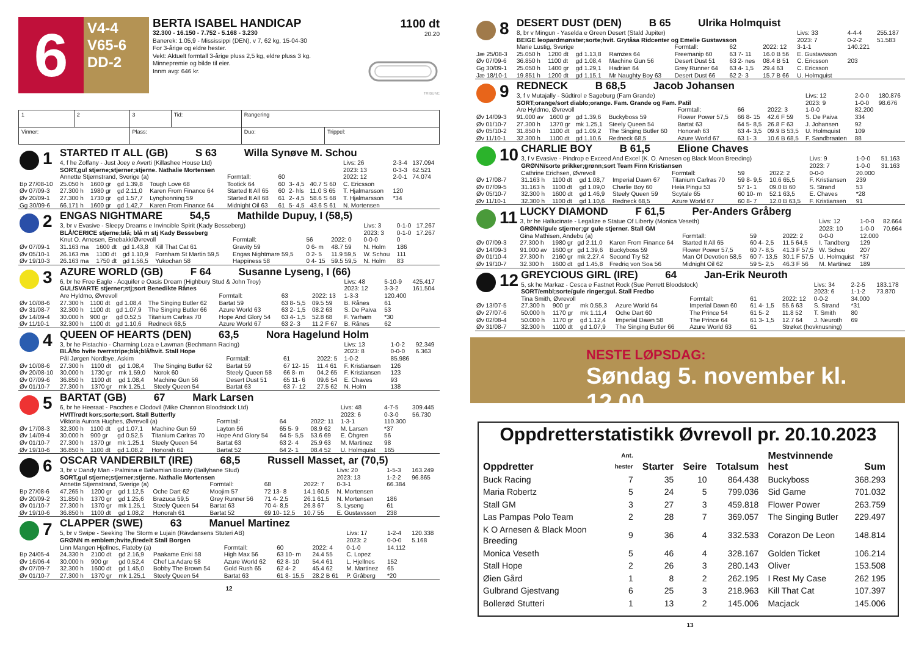6
V4-4
V65-6
DD-2
BERTA ISABEL HANDICAP
32.300 - 16.150 - 7.752 - 5.168 - 3.230
Banerek: 1.05,9 - Mississippi (DEN), v 7, 62 kg, 15-04-30
For 3-årige og eldre hester.
Vekt: Aktuelt formtall 3-årige pluss 2,5 kg, eldre pluss 3 kg.
Minnepremie og bilde til eier.
Innm avg: 646 kr.
1100 dt
20.20
TRIBUNE
| 1 | 2 | 3 | Tid: | Rangering | |
| Vinner: | | Plass: | | Duo: | Trippel: |
| 1 | STARTED IT ALL (GB) S 63 Willa Synøve M. Schou | | | | | | | | | | |
| | 4, f he Zoffany - Just Joey e Averti (Killashee House Ltd) | | | | | | | | Livs: 26 | 2-3-4 | 137.094 |
| | SORT,gul stjerne;stjerner;stjerne. Nathalie Mortensen | | | | | | | | 2023: 13 | 0-3-3 | 62.521 |
| | Annette Stjernstrand, Sverige (a) | | | | Formtall: | 60 | | | 2022: 12 | 2-0-1 | 74.074 |
| Bp 27/08-10 | 25.050 h | 1600 gr | gd 1.39,8 | Tough Love 68 | Tootick 64 | 60 | 3- 4,5 | 40.7 S 60 | C. Ericsson | | |
| Øv 07/09-3 | 27.300 h | 1980 gr | gd 2.11,0 | Karen From Finance 64 | Started It All 65 | 60 | 2- hls | 11.0 S 65 | T. Hjalmarsson | 120 | |
| Øv 20/09-1 | 27.300 h | 1730 gr | gd 1.57,7 | Lynghonning 59 | Started It All 68 | 61 | 2- 4,5 | 58.6 S 68 | T. Hjalmarsson | *34 | |
| Gg 30/09-6 | 66.171 h | 1600 gr | gd 1.42,7 | Karen From Finance 64 | Midnight Oil 63 | 61 | 5- 4,5 | 43.6 S 61 | N. Mortensen | | |
| 2 | ENGAS NIGHTMARE 54,5 Mathilde Dupuy, I (58,5) | | | | | | | | | |
| | 3, br v Evasive - Sleepy Dreams e Invincible Spirit (Kady Besseberg) | | | | | | | Livs: 3 | 0-1-0 | 17.267 |
| | BLÅ/CERICE stjerne;blå; blå m stj Kady Besseberg | | | | | | | 2023: 3 | 0-1-0 | 17.267 |
| | Knut O. Arnesen, Enebakk/Øvrevoll | | | | Formtall: | 56 | 2022: 0 | 0-0-0 | 0 | |
| Øv 07/09-1 | 31.163 ma | 1600 dt | gd 1.43,8 | Kill That Cat 61 | Gravity 59 | 0 6- m | 48.7 59 | N. Holm | 186 | |
| Øv 05/10-1 | 26.163 ma | 1100 dt | gd 1.10,9 | Fornham St Martin 59,5 | Engas Nightmare 59,5 | 0 2- 5 | 11.9 59,5 | W. Schou | 111 | |
| Øv 19/10-3 | 26.163 ma | 1750 dt | gd 1.56,5 | Yukochan 58 | Happiness 58 | 0 4- 15 | 59.5 59,5 | N. Holm | 83 | |
| 3 | AZURE WORLD (GB) F 64 Susanne Lyseng, I (66) | | | | | | | | | |
| | 6, br he Free Eagle - Acquifer e Oasis Dream (Highbury Stud & John Troy) | | | | | | | Livs: 48 | 5-10-9 | 425.417 |
| | GUL/SVARTE stjerner;stj;sort Benedikte Rånes | | | | | | | 2023: 12 | 3-3-2 | 161.504 |
| | Are Hyldmo, Øvrevoll | | | | Formtall: | 63 | 2022: 13 | 1-3-3 | 120.400 | |
| Øv 10/08-6 | 27.300 h | 1100 dt | gd 1.08,4 | The Singing Butler 62 | Bartat 59 | 63 8- 5,5 | 09.5 59 | B. Rånes | 61 | |
| Øv 31/08-7 | 32.300 h | 1100 dt | gd 1.07,9 | The Singing Butler 66 | Azure World 63 | 63 2- 1,5 | 08.2 63 | S. De Paiva | 53 | |
| Øv 14/09-4 | 30.000 h | 900 gr | gd 0.52,5 | Titanium Carlras 70 | Hope And Glory 54 | 63 4- 1,5 | 52.8 68 | F. Yarham | *30 | |
| Øv 11/10-1 | 32.300 h | 1100 dt | gd 1.10,6 | Redneck 68,5 | Azure World 67 | 63 2- 3 | 11.2 F 67 | B. Rånes | 62 | |
| 4 | QUEEN OF HEARTS (DEN) 63,5 Nora Hagelund Holm | | | | | | | | | |
| | 3, br he Pistachio - Charming Loza e Lawman (Bechmann Racing) | | | | | | | Livs: 13 | 1-0-2 | 92.349 |
| | BLÅ/to hvite tverrstripe;blå;blå/hvit. Stall Hope | | | | | | | 2023: 8 | 0-0-0 | 6.363 |
| | Pål Jørgen Nordbye, Askim | | | | Formtall: | 61 | 2022: 5 | 1-0-2 | 85.986 | |
| Øv 10/08-6 | 27.300 h | 1100 dt | gd 1.08,4 | The Singing Butler 62 | Bartat 59 | 67 12- 15 | 11.4 61 | F. Kristiansen | 126 | |
| Øv 20/08-10 | 30.000 h | 1730 gr | mk 1.59,0 | Norok 60 | Steely Queen 58 | 66 8- m | 04.2 65 | F. Kristiansen | 123 | |
| Øv 07/09-6 | 36.850 h | 1100 dt | gd 1.08,4 | Machine Gun 56 | Desert Dust 51 | 65 11- 6 | 09.6 54 | E. Chaves | 93 | |
| Øv 01/10-7 | 27.300 h | 1370 gr | mk 1.25,1 | Steely Queen 54 | Bartat 63 | 63 7- 12 | 27.5 62 | N. Holm | 138 | |
| 5 | BARTAT (GB) 67 Mark Larsen | | | | | | | | | |
| | 6, br he Heeraat - Pacches e Clodovil (Mike Channon Bloodstock Ltd) | | | | | | | Livs: 48 | 4-7-5 | 309.445 |
| | HVIT/rødt kors;sorte;sort. Stall Butterfly | | | | | | | 2023: 6 | 0-3-0 | 56.730 |
| | Viktoria Aurora Hughes, Øvrevoll (a) | | | | Formtall: | 64 | 2022: 11 | 1-3-1 | 110.300 | |
| Øv 17/08-3 | 32.300 h | 1100 dt | gd 1.07,1 | Machine Gun 59 | Layton 56 | 65 5- 9 | 08.9 62 | M. Larsen | *37 | |
| Øv 14/09-4 | 30.000 h | 900 gr | gd 0.52,5 | Titanium Carlras 70 | Hope And Glory 54 | 64 5- 5,5 | 53.6 69 | E. Öhgren | 56 | |
| Øv 01/10-7 | 27.300 h | 1370 gr | mk 1.25,1 | Steely Queen 54 | Bartat 63 | 63 2- 4 | 25.9 63 | M. Martinez | 98 | |
| Øv 19/10-6 | 36.850 h | 1100 dt | gd 1.08,2 | Honorah 61 | Bartat 52 | 64 2- 1 | 08.4 52 | U. Holmquist | 165 | |
| 6 | OSCAR VANDERBILT (IRE) 68,5 Russell Masset, ar (70,5) | | | | | | | | | |
| | 3, br v Dandy Man - Palmina e Bahamian Bounty (Ballyhane Stud) | | | | | | | Livs: 20 | 1-5-3 | 163.249 |
| | SORT,gul stjerne;stjerner;stjerne. Nathalie Mortensen | | | | | | | 2023: 13 | 1-2-2 | 96.865 |
| | Annette Stjernstrand, Sverige (a) | | | | Formtall: | 68 | 2022: 7 | 0-3-1 | 66.384 | |
| Bp 27/08-6 | 47.265 h | 1200 gr | gd 1.12,5 | Oche Dart 62 | Moojim 57 | 72 13- 8 | 14.1 60,5 | N. Mortensen | | |
| Øv 20/09-2 | 31.850 h | 1370 gr | gd 1.25,6 | Brazuca 59,5 | Grey Runner 56 | 71 4- 2,5 | 26.1 61,5 | N. Mortensen | 186 | |
| Øv 01/10-7 | 27.300 h | 1370 gr | mk 1.25,1 | Steely Queen 54 | Bartat 63 | 70 4- 8,5 | 26.8 67 | S. Lyseng | 61 | |
| Øv 19/10-6 | 36.850 h | 1100 dt | gd 1.08,2 | Honorah 61 | Bartat 52 | 69 10- 12,5 | 10.7 55 | E. Gustavsson | 238 | |
| 7 | CLAPPER (SWE) 63 Manuel Martinez | | | | | | | | | |
| | 5, br v Swipe - Seeking The Storm e Lujain (Rävdansens Stuteri AB) | | | | | | | Livs: 17 | 1-2-4 | 120.338 |
| | GRØNN m emblem;hvite,firedelt Stall Borgen | | | | | | | 2023: 2 | 0-0-0 | 5.168 |
| | Linn Mangen Hjellnes, Flateby (a) | | | | Formtall: | 60 | 2022: 4 | 0-1-0 | 14.112 | |
| Bp 24/05-4 | 24.330 h | 2100 dt | gd 2.16,9 | Paakame Enki 58 | High Max 56 | 63 10- m | 24.4 55 | C. Lopez | | |
| Øv 16/06-4 | 30.000 h | 900 gr | gd 0.52,4 | Chef La Adare 58 | Azure World 62 | 62 8- 10 | 54.4 61 | L. Hjellnes | 152 | |
| Øv 07/09-7 | 32.300 h | 1600 dt | gd 1.45,0 | Bobby The Brown 54 | Gold Rush 65 | 62 4- 2 | 45.4 62 | M. Martinez | 65 | |
| Øv 01/10-7 | 27.300 h | 1370 gr | mk 1.25,1 | Steely Queen 54 | Bartat 63 | 61 8- 15,5 | 28.2 B 61 | P. Gråberg | *20 | |
12
| 8 | DESERT DUST (DEN) B 65 Ulrika Holmquist | | | | | | | | | |
| | 8, br v Mingun - Yaselda e Green Desert (Stald Jupiter) | | | | | | | Livs: 33 | 4-4-4 | 255.187 |
| | BEIGE leopardmønster;sorte;hvit. Grytåsa Ridcenter og Emelie Gustavsson | | | | | | | 2023: 7 | 0-2-2 | 51.583 |
| | Marie Lustig, Sverige | | | | Formtall: | 62 | 2022: 12 | 3-1-1 | 140.221 | |
| Jæ 25/08-3 | 25.050 h | 1200 dt | gd 1.13,8 | Ramzes 64 | Freemanip 60 | 63 7- 11 | 16.0 B 56 | E. Gustavsson | | |
| Øv 07/09-6 | 36.850 h | 1100 dt | gd 1.08,4 | Machine Gun 56 | Desert Dust 51 | 63 2- nes | 08.4 B 51 | C. Ericsson | 203 | |
| Gg 30/09-1 | 25.050 h | 1400 gr | gd 1.29,1 | Hadrian 64 | Grey Runner 64 | 63 4- 1,5 | 29.4 63 | C. Ericsson | | |
| Jæ 18/10-1 | 19.851 h | 1200 dt | gd 1.15,1 | Mr Naughty Boy 63 | Desert Dust 66 | 62 2- 3 | 15.7 B 66 | U. Holmquist | | |
| 9 | REDNECK B 68,5 Jacob Johansen | | | | | | | | | |
| | 3, f v Mutajally - Südtirol e Sageburg (Fam Grande) | | | | | | | Livs: 12 | 2-0-0 | 180.876 |
| | SORT;orange/sort diablo;orange. Fam. Grande og Fam. Patil | | | | | | | 2023: 9 | 1-0-0 | 98.676 |
| | Are Hyldmo, Øvrevoll | | | | Formtall: | 66 | 2022: 3 | 1-0-0 | 82.200 | |
| Øv 14/09-3 | 91.000 av | 1600 gr | gd 1.39,6 | Buckyboss 59 | Flower Power 57,5 | 66 8- 15 | 42.6 F 59 | S. De Paiva | 334 | |
| Øv 01/10-7 | 27.300 h | 1370 gr | mk 1.25,1 | Steely Queen 54 | Bartat 63 | 64 5- 8,5 | 26.8 F 63 | J. Johansen | 92 | |
| Øv 05/10-2 | 31.850 h | 1100 dt | gd 1.09,2 | The Singing Butler 60 | Honorah 63 | 63 4- 3,5 | 09.9 B 53,5 | U. Holmquist | 109 | |
| Øv 11/10-1 | 32.300 h | 1100 dt | gd 1.10,6 | Redneck 68,5 | Azure World 67 | 63 1- 3 | 10.6 B 68,5 | F. Sandbraaten | 88 | |
| 10 | CHARLIE BOY B 61,5 Elione Chaves | | | | | | | | | |
| | 3, f v Evasive - Pindrop e Exceed And Excel (K. O. Arnesen og Black Moon Breeding) | | | | | | | Livs: 9 | 1-0-0 | 51.163 |
| | GRØNN/sorte prikker;grønn;sort Team Finn Kristiansen | | | | | | | 2023: 7 | 1-0-0 | 31.163 |
| | Cathrine Erichsen, Øvrevoll | | | | Formtall: | 59 | 2022: 2 | 0-0-0 | 20.000 | |
| Øv 17/08-7 | 31.163 h | 1100 dt | gd 1.08,7 | Imperial Dawn 67 | Titanium Carlras 70 | 59 8- 9,5 | 10.6 65,5 | F. Kristiansen | 239 | |
| Øv 07/09-5 | 31.163 h | 1100 dt | gd 1.09,0 | Charlie Boy 60 | Heia Pingu 53 | 57 1- 1 | 09.0 B 60 | S. Strand | 53 | |
| Øv 05/10-7 | 32.300 h | 1600 dt | gd 1.46,9 | Steely Queen 59 | Scytale 65 | 60 10- m | 52.1 63,5 | E. Chaves | *28 | |
| Øv 11/10-1 | 32.300 h | 1100 dt | gd 1.10,6 | Redneck 68,5 | Azure World 67 | 60 8- 7 | 12.0 B 63,5 | F. Kristiansen | 91 | |
| 11 | LUCKY DIAMOND F 61,5 Per-Anders Gråberg | | | | | | | | | |
| | 3, br he Hallucinate - Legalize e Statue Of Liberty (Monica Veseth) | | | | | | | Livs: 12 | 1-0-0 | 82.664 |
| | GRØNN/gule stjerner;gr gule stjerner. Stall GM | | | | | | | 2023: 10 | 1-0-0 | 70.664 |
| | Gina Mathisen, Andebu (a) | | | | Formtall: | 59 | 2022: 2 | 0-0-0 | 12.000 | |
| Øv 07/09-3 | 27.300 h | 1980 gr | gd 2.11,0 | Karen From Finance 64 | Started It All 65 | 60 4- 2,5 | 11.5 64,5 | I. Tandberg | 129 | |
| Øv 14/09-3 | 91.000 av | 1600 gr | gd 1.39,6 | Buckyboss 59 | Flower Power 57,5 | 60 7- 8,5 | 41.3 F 57,5 | W. Schou | 207 | |
| Øv 01/10-4 | 27.300 h | 2160 gr | mk 2.27,4 | Second Try 52 | Man Of Devotion 58,5 | 60 7- 13,5 | 30.1 F 57,5 | U. Holmquist | *37 | |
| Øv 19/10-7 | 32.300 h | 1600 dt | gd 1.45,8 | Fredriq von Soa 56 | Midnight Oil 62 | 59 5- 2,5 | 46.3 F 56 | M. Martinez | 189 | |
| 12 | GREYCIOUS GIRL (IRE) 64 Jan-Erik Neuroth | | | | | | | | | |
| | 5, sk he Markaz - Cesca e Fastnet Rock (Sue Perrett Bloodstock) | | | | | | | Livs: 34 | 2-2-5 | 183.178 |
| | SORT/embl;sorte/gule ringer;gul. Stall Fredbo | | | | | | | 2023: 6 | 1-1-2 | 73.870 |
| | Tina Smith, Øvrevoll | | | | Formtall: | 61 | 2022: 12 | 0-0-2 | 34.000 | |
| Øv 13/07-5 | 27.300 h | 900 gr | mk 0.55,3 | Azure World 64 | Imperial Dawn 60 | 61 4- 1,5 | 55.6 63 | S. Strand | *31 | |
| Øv 27/07-6 | 50.000 h | 1170 gr | mk 1.11,4 | Oche Dart 60 | The Prince 54 | 61 5- 2 | 11.8 52 | T. Smith | 80 | |
| Øv 02/08-4 | 50.000 h | 1170 gr | gd 1.12,4 | Imperial Dawn 58 | The Prince 64 | 61 3- 1,5 | 12.7 64 | J. Neuroth | 69 | |
| Øv 31/08-7 | 32.300 h | 1100 dt | gd 1.07,9 | The Singing Butler 66 | Azure World 63 | 61 | Strøket (hovknusning) | | | |
NESTE LØPSDAG:
Søndag 5. november kl. 12.00
Oppdretterstatistikk Øvrevoll pr. 20.10.2023
| Oppdretter | Ant. hester | Starter | Seire | Totalsum | Mestvinnende hest | Sum |
| --- | --- | --- | --- | --- | --- | --- |
| Buck Racing | 7 | 35 | 10 | 864.438 | Buckyboss | 368.293 |
| Maria Robertz | 5 | 24 | 5 | 799.036 | Sid Game | 701.032 |
| Stall GM | 3 | 27 | 3 | 459.818 | Flower Power | 263.759 |
| Las Pampas Polo Team | 2 | 28 | 7 | 369.057 | The Singing Butler | 229.497 |
| K O Arnesen & Black Moon Breeding | 9 | 36 | 4 | 332.533 | Corazon De Leon | 148.814 |
| Monica Veseth | 5 | 46 | 4 | 328.167 | Golden Ticket | 106.214 |
| Stall Hope | 2 | 26 | 3 | 280.143 | Oliver | 153.508 |
| Øien Gård | 1 | 8 | 2 | 262.195 | I Rest My Case | 262 195 |
| Gulbrand Gjestvang | 6 | 25 | 3 | 218.963 | Kill That Cat | 107.397 |
| Bollerød Stutteri | 1 | 13 | 2 | 145.006 | Macjack | 145.006 |
13